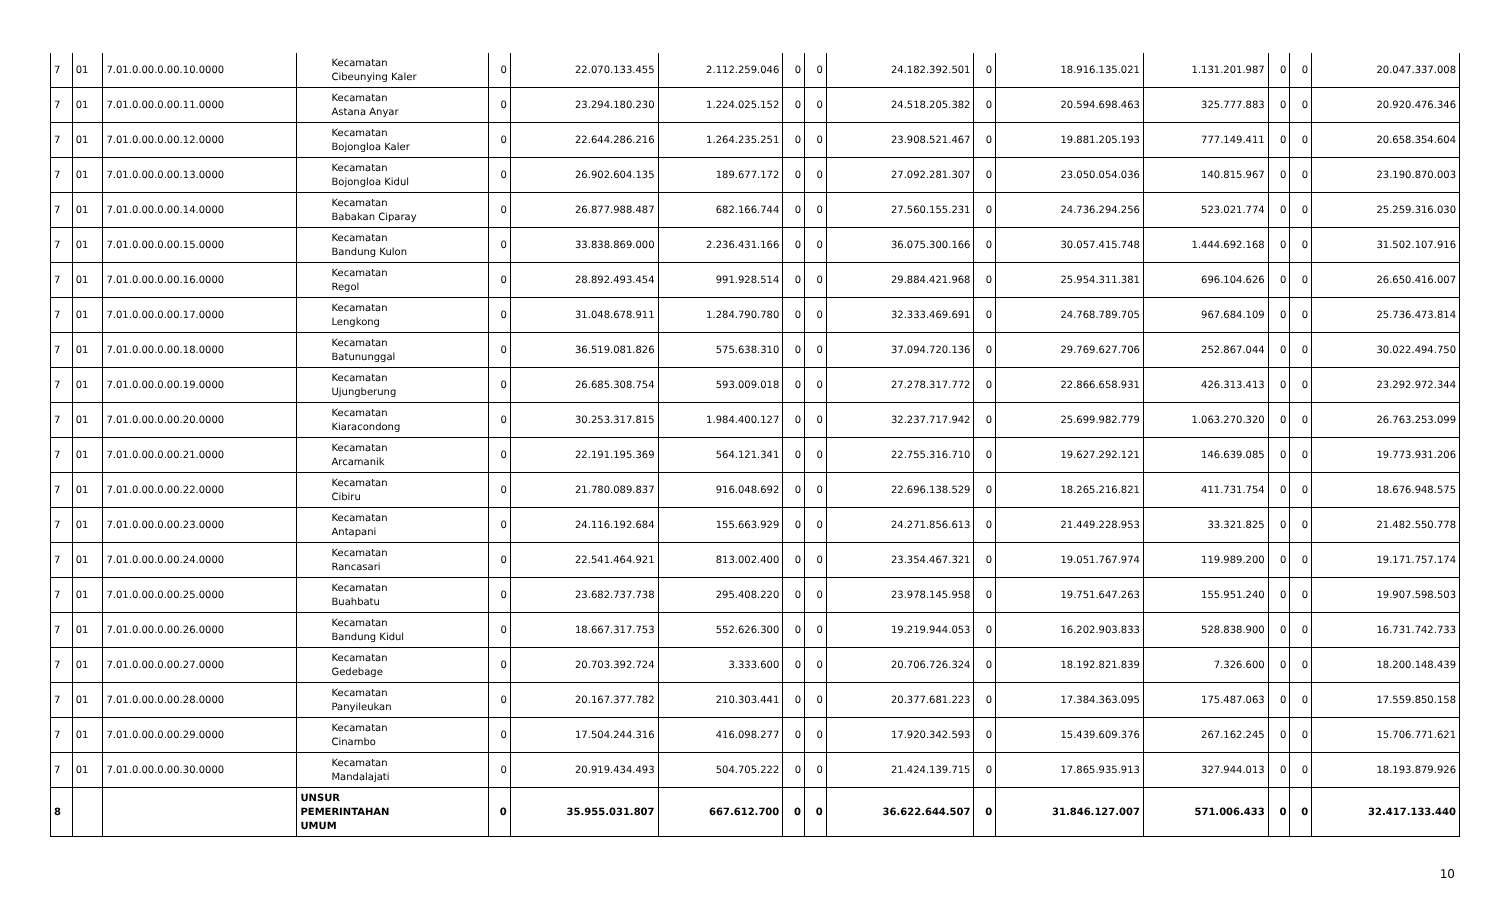| 7 | 01 | 7.01.0.00.0.00.10.0000 | Kecamatan Cibeunying Kaler | 0 | 22.070.133.455 | 2.112.259.046 | 0 | 0 | 24.182.392.501 | 0 | 18.916.135.021 | 1.131.201.987 | 0 | 0 | 20.047.337.008 |
| 7 | 01 | 7.01.0.00.0.00.11.0000 | Kecamatan Astana Anyar | 0 | 23.294.180.230 | 1.224.025.152 | 0 | 0 | 24.518.205.382 | 0 | 20.594.698.463 | 325.777.883 | 0 | 0 | 20.920.476.346 |
| 7 | 01 | 7.01.0.00.0.00.12.0000 | Kecamatan Bojongloa Kaler | 0 | 22.644.286.216 | 1.264.235.251 | 0 | 0 | 23.908.521.467 | 0 | 19.881.205.193 | 777.149.411 | 0 | 0 | 20.658.354.604 |
| 7 | 01 | 7.01.0.00.0.00.13.0000 | Kecamatan Bojongloa Kidul | 0 | 26.902.604.135 | 189.677.172 | 0 | 0 | 27.092.281.307 | 0 | 23.050.054.036 | 140.815.967 | 0 | 0 | 23.190.870.003 |
| 7 | 01 | 7.01.0.00.0.00.14.0000 | Kecamatan Babakan Ciparay | 0 | 26.877.988.487 | 682.166.744 | 0 | 0 | 27.560.155.231 | 0 | 24.736.294.256 | 523.021.774 | 0 | 0 | 25.259.316.030 |
| 7 | 01 | 7.01.0.00.0.00.15.0000 | Kecamatan Bandung Kulon | 0 | 33.838.869.000 | 2.236.431.166 | 0 | 0 | 36.075.300.166 | 0 | 30.057.415.748 | 1.444.692.168 | 0 | 0 | 31.502.107.916 |
| 7 | 01 | 7.01.0.00.0.00.16.0000 | Kecamatan Regol | 0 | 28.892.493.454 | 991.928.514 | 0 | 0 | 29.884.421.968 | 0 | 25.954.311.381 | 696.104.626 | 0 | 0 | 26.650.416.007 |
| 7 | 01 | 7.01.0.00.0.00.17.0000 | Kecamatan Lengkong | 0 | 31.048.678.911 | 1.284.790.780 | 0 | 0 | 32.333.469.691 | 0 | 24.768.789.705 | 967.684.109 | 0 | 0 | 25.736.473.814 |
| 7 | 01 | 7.01.0.00.0.00.18.0000 | Kecamatan Batununggal | 0 | 36.519.081.826 | 575.638.310 | 0 | 0 | 37.094.720.136 | 0 | 29.769.627.706 | 252.867.044 | 0 | 0 | 30.022.494.750 |
| 7 | 01 | 7.01.0.00.0.00.19.0000 | Kecamatan Ujungberung | 0 | 26.685.308.754 | 593.009.018 | 0 | 0 | 27.278.317.772 | 0 | 22.866.658.931 | 426.313.413 | 0 | 0 | 23.292.972.344 |
| 7 | 01 | 7.01.0.00.0.00.20.0000 | Kecamatan Kiaracondong | 0 | 30.253.317.815 | 1.984.400.127 | 0 | 0 | 32.237.717.942 | 0 | 25.699.982.779 | 1.063.270.320 | 0 | 0 | 26.763.253.099 |
| 7 | 01 | 7.01.0.00.0.00.21.0000 | Kecamatan Arcamanik | 0 | 22.191.195.369 | 564.121.341 | 0 | 0 | 22.755.316.710 | 0 | 19.627.292.121 | 146.639.085 | 0 | 0 | 19.773.931.206 |
| 7 | 01 | 7.01.0.00.0.00.22.0000 | Kecamatan Cibiru | 0 | 21.780.089.837 | 916.048.692 | 0 | 0 | 22.696.138.529 | 0 | 18.265.216.821 | 411.731.754 | 0 | 0 | 18.676.948.575 |
| 7 | 01 | 7.01.0.00.0.00.23.0000 | Kecamatan Antapani | 0 | 24.116.192.684 | 155.663.929 | 0 | 0 | 24.271.856.613 | 0 | 21.449.228.953 | 33.321.825 | 0 | 0 | 21.482.550.778 |
| 7 | 01 | 7.01.0.00.0.00.24.0000 | Kecamatan Rancasari | 0 | 22.541.464.921 | 813.002.400 | 0 | 0 | 23.354.467.321 | 0 | 19.051.767.974 | 119.989.200 | 0 | 0 | 19.171.757.174 |
| 7 | 01 | 7.01.0.00.0.00.25.0000 | Kecamatan Buahbatu | 0 | 23.682.737.738 | 295.408.220 | 0 | 0 | 23.978.145.958 | 0 | 19.751.647.263 | 155.951.240 | 0 | 0 | 19.907.598.503 |
| 7 | 01 | 7.01.0.00.0.00.26.0000 | Kecamatan Bandung Kidul | 0 | 18.667.317.753 | 552.626.300 | 0 | 0 | 19.219.944.053 | 0 | 16.202.903.833 | 528.838.900 | 0 | 0 | 16.731.742.733 |
| 7 | 01 | 7.01.0.00.0.00.27.0000 | Kecamatan Gedebage | 0 | 20.703.392.724 | 3.333.600 | 0 | 0 | 20.706.726.324 | 0 | 18.192.821.839 | 7.326.600 | 0 | 0 | 18.200.148.439 |
| 7 | 01 | 7.01.0.00.0.00.28.0000 | Kecamatan Panyileukan | 0 | 20.167.377.782 | 210.303.441 | 0 | 0 | 20.377.681.223 | 0 | 17.384.363.095 | 175.487.063 | 0 | 0 | 17.559.850.158 |
| 7 | 01 | 7.01.0.00.0.00.29.0000 | Kecamatan Cinambo | 0 | 17.504.244.316 | 416.098.277 | 0 | 0 | 17.920.342.593 | 0 | 15.439.609.376 | 267.162.245 | 0 | 0 | 15.706.771.621 |
| 7 | 01 | 7.01.0.00.0.00.30.0000 | Kecamatan Mandalajati | 0 | 20.919.434.493 | 504.705.222 | 0 | 0 | 21.424.139.715 | 0 | 17.865.935.913 | 327.944.013 | 0 | 0 | 18.193.879.926 |
| 8 | | | UNSUR PEMERINTAHAN UMUM | 0 | 35.955.031.807 | 667.612.700 | 0 | 0 | 36.622.644.507 | 0 | 31.846.127.007 | 571.006.433 | 0 | 0 | 32.417.133.440 |
10